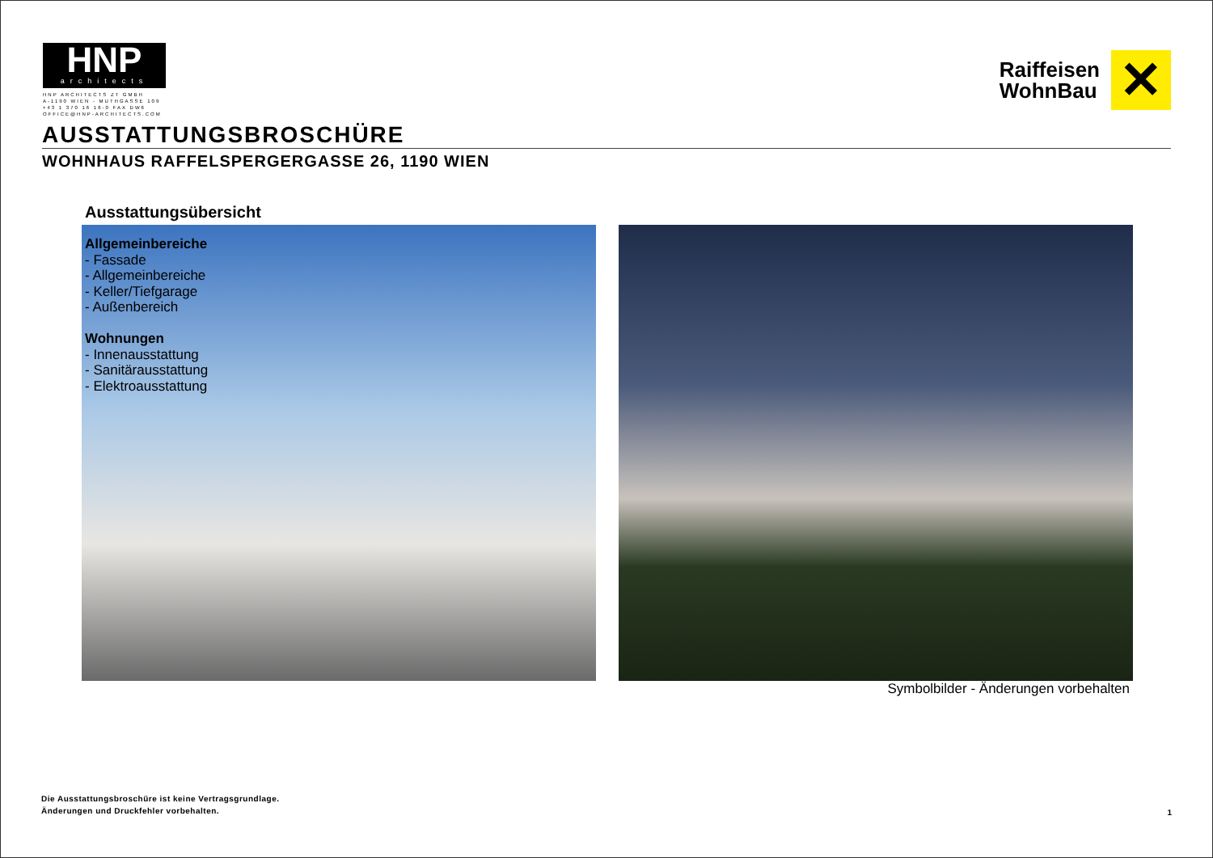HNP
architects
HNP ARCHITECTS ZT GMBH
A-1190 WIEN - MUTHGASSE 109
+43 1 370 16 16-0 FAX DW6
OFFICE@HNP-ARCHITECTS.COM
Raiffeisen
WohnBau
✕
AUSSTATTUNGSBROSCHÜRE
WOHNHAUS RAFFELSPERGERGASSE 26, 1190 WIEN
Ausstattungsübersicht
Allgemeinbereiche
- Fassade
- Allgemeinbereiche
- Keller/Tiefgarage
- Außenbereich
Wohnungen
- Innenausstattung
- Sanitärausstattung
- Elektroausstattung
Symbolbilder - Änderungen vorbehalten
Die Ausstattungsbroschüre ist keine Vertragsgrundlage.
Änderungen und Druckfehler vorbehalten.
1